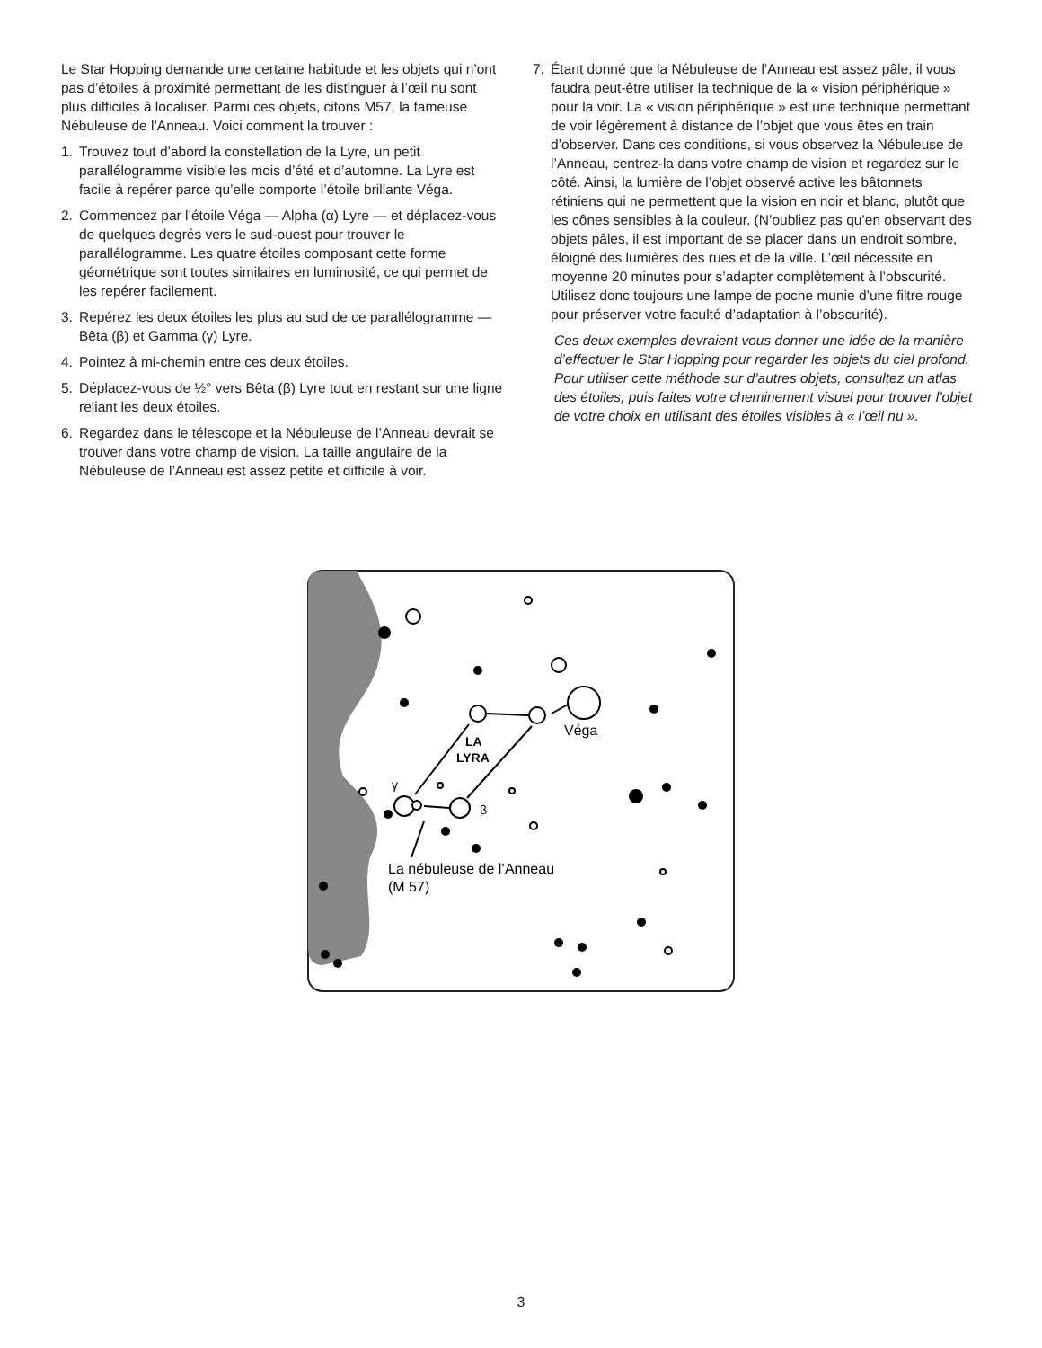Le Star Hopping demande une certaine habitude et les objets qui n’ont pas d’étoiles à proximité permettant de les distinguer à l’œil nu sont plus difficiles à localiser. Parmi ces objets, citons M57, la fameuse Nébuleuse de l’Anneau. Voici comment la trouver :
1. Trouvez tout d’abord la constellation de la Lyre, un petit parallélogramme visible les mois d’été et d’automne. La Lyre est facile à repérer parce qu’elle comporte l’étoile brillante Véga.
2. Commencez par l’étoile Véga — Alpha (α) Lyre — et déplacez-vous de quelques degrés vers le sud-ouest pour trouver le parallélogramme. Les quatre étoiles composant cette forme géométrique sont toutes similaires en luminosité, ce qui permet de les repérer facilement.
3. Repérez les deux étoiles les plus au sud de ce parallélogramme — Bêta (β) et Gamma (γ) Lyre.
4. Pointez à mi-chemin entre ces deux étoiles.
5. Déplacez-vous de ½° vers Bêta (β) Lyre tout en restant sur une ligne reliant les deux étoiles.
6. Regardez dans le télescope et la Nébuleuse de l’Anneau devrait se trouver dans votre champ de vision. La taille angulaire de la Nébuleuse de l’Anneau est assez petite et difficile à voir.
7. Étant donné que la Nébuleuse de l’Anneau est assez pâle, il vous faudra peut-être utiliser la technique de la « vision périphérique » pour la voir. La « vision périphérique » est une technique permettant de voir légèrement à distance de l’objet que vous êtes en train d’observer. Dans ces conditions, si vous observez la Nébuleuse de l’Anneau, centrez-la dans votre champ de vision et regardez sur le côté. Ainsi, la lumière de l’objet observé active les bâtonnets rétiniens qui ne permettent que la vision en noir et blanc, plutôt que les cônes sensibles à la couleur. (N’oubliez pas qu’en observant des objets pâles, il est important de se placer dans un endroit sombre, éloigné des lumières des rues et de la ville. L’œil nécessite en moyenne 20 minutes pour s’adapter complètement à l’obscurité. Utilisez donc toujours une lampe de poche munie d’une filtre rouge pour préserver votre faculté d’adaptation à l’obscurité).
Ces deux exemples devraient vous donner une idée de la manière d’effectuer le Star Hopping pour regarder les objets du ciel profond. Pour utiliser cette méthode sur d’autres objets, consultez un atlas des étoiles, puis faites votre cheminement visuel pour trouver l’objet de votre choix en utilisant des étoiles visibles à « l’œil nu ».
Véga
LA
LYRA
γ
β
La nébuleuse de l’Anneau
(M 57)
3